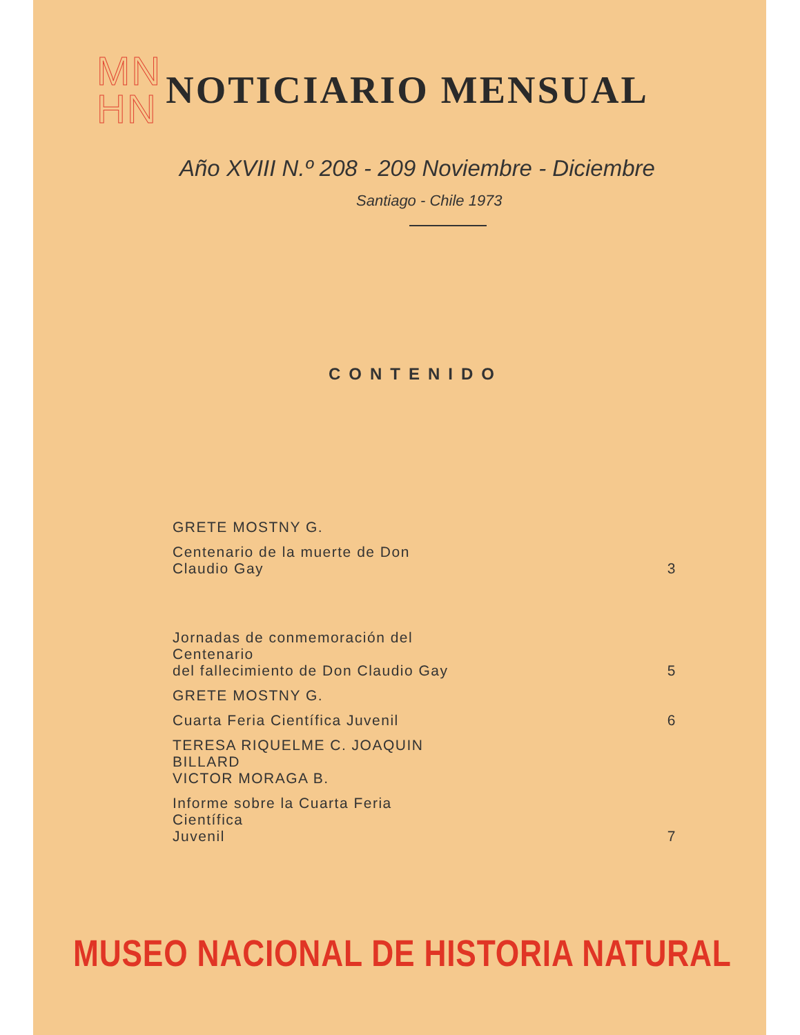MN
HN
NOTICIARIO MENSUAL
Año XVIII N.º 208 - 209 Noviembre - Diciembre
Santiago - Chile 1973
CONTENIDO
| GRETE MOSTNY G. | |
| Centenario de la muerte de Don Claudio Gay | 3 |
| Jornadas de conmemoración del Centenario del fallecimiento de Don Claudio Gay | 5 |
| GRETE MOSTNY G. | |
| Cuarta Feria Científica Juvenil | 6 |
| TERESA RIQUELME C. JOAQUIN BILLARD VICTOR MORAGA B. | |
| Informe sobre la Cuarta Feria Científica Juvenil | 7 |
MUSEO NACIONAL DE HISTORIA NATURAL